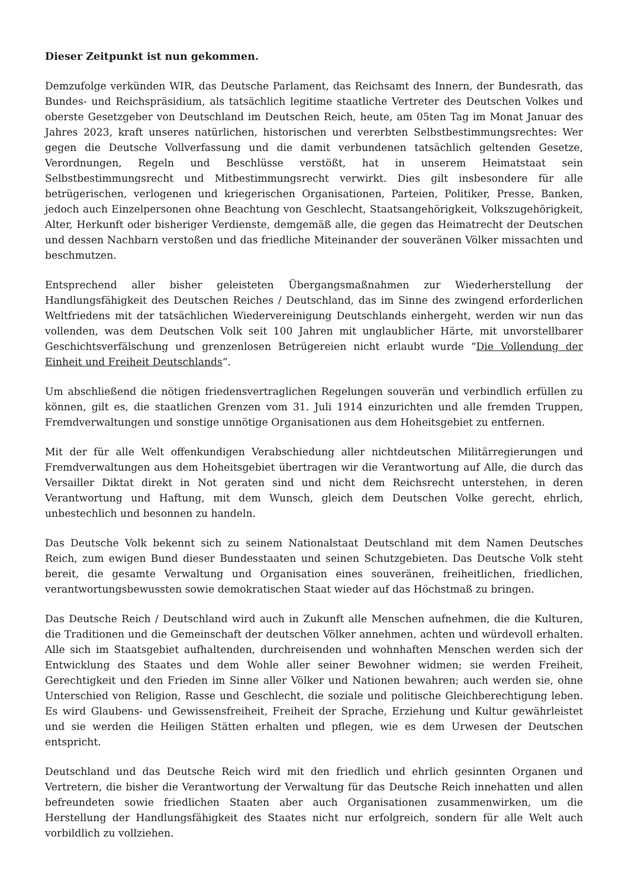Dieser Zeitpunkt ist nun gekommen.
Demzufolge verkünden WIR, das Deutsche Parlament, das Reichsamt des Innern, der Bundesrath, das Bundes- und Reichspräsidium, als tatsächlich legitime staatliche Vertreter des Deutschen Volkes und oberste Gesetzgeber von Deutschland im Deutschen Reich, heute, am 05ten Tag im Monat Januar des Jahres 2023, kraft unseres natürlichen, historischen und vererbten Selbstbestimmungsrechtes: Wer gegen die Deutsche Vollverfassung und die damit verbundenen tatsächlich geltenden Gesetze, Verordnungen, Regeln und Beschlüsse verstößt, hat in unserem Heimatstaat sein Selbstbestimmungsrecht und Mitbestimmungsrecht verwirkt. Dies gilt insbesondere für alle betrügerischen, verlogenen und kriegerischen Organisationen, Parteien, Politiker, Presse, Banken, jedoch auch Einzelpersonen ohne Beachtung von Geschlecht, Staatsangehörigkeit, Volkszugehörigkeit, Alter, Herkunft oder bisheriger Verdienste, demgemäß alle, die gegen das Heimatrecht der Deutschen und dessen Nachbarn verstoßen und das friedliche Miteinander der souveränen Völker missachten und beschmutzen.
Entsprechend aller bisher geleisteten Übergangsmaßnahmen zur Wiederherstellung der Handlungsfähigkeit des Deutschen Reiches / Deutschland, das im Sinne des zwingend erforderlichen Weltfriedens mit der tatsächlichen Wiedervereinigung Deutschlands einhergeht, werden wir nun das vollenden, was dem Deutschen Volk seit 100 Jahren mit unglaublicher Härte, mit unvorstellbarer Geschichtsverfälschung und grenzenlosen Betrügereien nicht erlaubt wurde “Die Vollendung der Einheit und Freiheit Deutschlands“.
Um abschließend die nötigen friedensvertraglichen Regelungen souverän und verbindlich erfüllen zu können, gilt es, die staatlichen Grenzen vom 31. Juli 1914 einzurichten und alle fremden Truppen, Fremdverwaltungen und sonstige unnötige Organisationen aus dem Hoheitsgebiet zu entfernen.
Mit der für alle Welt offenkundigen Verabschiedung aller nichtdeutschen Militärregierungen und Fremdverwaltungen aus dem Hoheitsgebiet übertragen wir die Verantwortung auf Alle, die durch das Versailler Diktat direkt in Not geraten sind und nicht dem Reichsrecht unterstehen, in deren Verantwortung und Haftung, mit dem Wunsch, gleich dem Deutschen Volke gerecht, ehrlich, unbestechlich und besonnen zu handeln.
Das Deutsche Volk bekennt sich zu seinem Nationalstaat Deutschland mit dem Namen Deutsches Reich, zum ewigen Bund dieser Bundesstaaten und seinen Schutzgebieten. Das Deutsche Volk steht bereit, die gesamte Verwaltung und Organisation eines souveränen, freiheitlichen, friedlichen, verantwortungsbewussten sowie demokratischen Staat wieder auf das Höchstmaß zu bringen.
Das Deutsche Reich / Deutschland wird auch in Zukunft alle Menschen aufnehmen, die die Kulturen, die Traditionen und die Gemeinschaft der deutschen Völker annehmen, achten und würdevoll erhalten. Alle sich im Staatsgebiet aufhaltenden, durchreisenden und wohnhaften Menschen werden sich der Entwicklung des Staates und dem Wohle aller seiner Bewohner widmen; sie werden Freiheit, Gerechtigkeit und den Frieden im Sinne aller Völker und Nationen bewahren; auch werden sie, ohne Unterschied von Religion, Rasse und Geschlecht, die soziale und politische Gleichberechtigung leben. Es wird Glaubens- und Gewissensfreiheit, Freiheit der Sprache, Erziehung und Kultur gewährleistet und sie werden die Heiligen Stätten erhalten und pflegen, wie es dem Urwesen der Deutschen entspricht.
Deutschland und das Deutsche Reich wird mit den friedlich und ehrlich gesinnten Organen und Vertretern, die bisher die Verantwortung der Verwaltung für das Deutsche Reich innehatten und allen befreundeten sowie friedlichen Staaten aber auch Organisationen zusammenwirken, um die Herstellung der Handlungsfähigkeit des Staates nicht nur erfolgreich, sondern für alle Welt auch vorbildlich zu vollziehen.